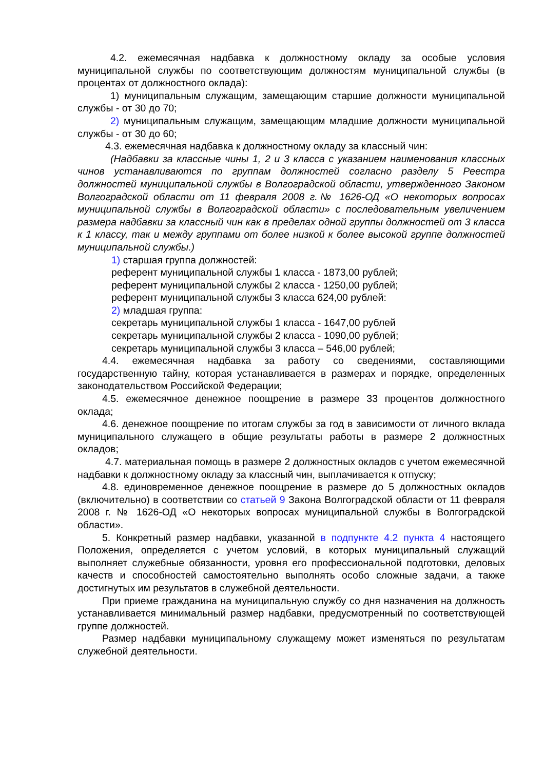4.2. ежемесячная надбавка к должностному окладу за особые условия муниципальной службы по соответствующим должностям муниципальной службы (в процентах от должностного оклада):
1) муниципальным служащим, замещающим старшие должности муниципальной службы - от 30 до 70;
2) муниципальным служащим, замещающим младшие должности муниципальной службы - от 30 до 60;
4.3. ежемесячная надбавка к должностному окладу за классный чин:
(Надбавки за классные чины 1, 2 и 3 класса с указанием наименования классных чинов устанавливаются по группам должностей согласно разделу 5 Реестра должностей муниципальной службы в Волгоградской области, утвержденного Законом Волгоградской области от 11 февраля 2008 г.№ 1626-ОД «О некоторых вопросах муниципальной службы в Волгоградской области» с последовательным увеличением размера надбавки за классный чин как в пределах одной группы должностей от 3 класса к 1 классу, так и между группами от более низкой к более высокой группе должностей муниципальной службы.)
1) старшая группа должностей:
референт муниципальной службы 1 класса - 1873,00 рублей;
референт муниципальной службы 2 класса - 1250,00 рублей;
референт муниципальной службы 3 класса 624,00 рублей:
2) младшая группа:
секретарь муниципальной службы 1 класса - 1647,00 рублей
секретарь муниципальной службы 2 класса - 1090,00 рублей;
секретарь муниципальной службы 3 класса – 546,00 рублей;
4.4. ежемесячная надбавка за работу со сведениями, составляющими государственную тайну, которая устанавливается в размерах и порядке, определенных законодательством Российской Федерации;
4.5. ежемесячное денежное поощрение в размере 33 процентов должностного оклада;
4.6. денежное поощрение по итогам службы за год в зависимости от личного вклада муниципального служащего в общие результаты работы в размере 2 должностных окладов;
4.7. материальная помощь в размере 2 должностных окладов с учетом ежемесячной надбавки к должностному окладу за классный чин, выплачивается к отпуску;
4.8. единовременное денежное поощрение в размере до 5 должностных окладов (включительно) в соответствии со статьей 9 Закона Волгоградской области от 11 февраля 2008 г. № 1626-ОД «О некоторых вопросах муниципальной службы в Волгоградской области».
5. Конкретный размер надбавки, указанной в подпункте 4.2 пункта 4 настоящего Положения, определяется с учетом условий, в которых муниципальный служащий выполняет служебные обязанности, уровня его профессиональной подготовки, деловых качеств и способностей самостоятельно выполнять особо сложные задачи, а также достигнутых им результатов в служебной деятельности.
При приеме гражданина на муниципальную службу со дня назначения на должность устанавливается минимальный размер надбавки, предусмотренный по соответствующей группе должностей.
Размер надбавки муниципальному служащему может изменяться по результатам служебной деятельности.